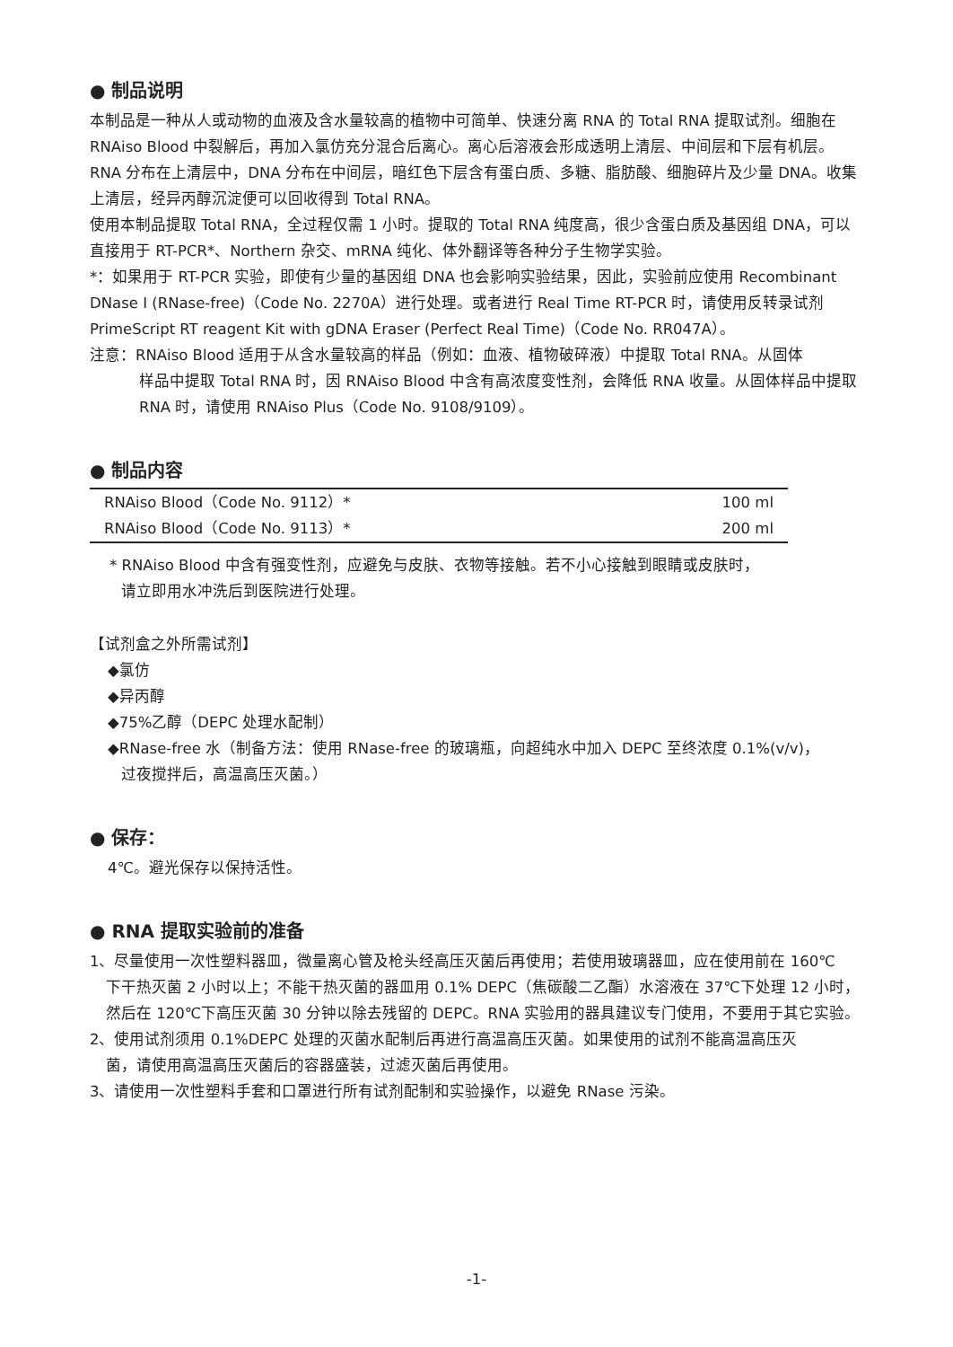● 制品说明
本制品是一种从人或动物的血液及含水量较高的植物中可简单、快速分离 RNA 的 Total RNA 提取试剂。细胞在 RNAiso Blood 中裂解后，再加入氯仿充分混合后离心。离心后溶液会形成透明上清层、中间层和下层有机层。RNA 分布在上清层中，DNA 分布在中间层，暗红色下层含有蛋白质、多糖、脂肪酸、细胞碎片及少量 DNA。收集上清层，经异丙醇沉淀便可以回收得到 Total RNA。
使用本制品提取 Total RNA，全过程仅需 1 小时。提取的 Total RNA 纯度高，很少含蛋白质及基因组 DNA，可以直接用于 RT-PCR*、Northern 杂交、mRNA 纯化、体外翻译等各种分子生物学实验。
*：如果用于 RT-PCR 实验，即使有少量的基因组 DNA 也会影响实验结果，因此，实验前应使用 Recombinant DNase I (RNase-free)（Code No. 2270A）进行处理。或者进行 Real Time RT-PCR 时，请使用反转录试剂 PrimeScript RT reagent Kit with gDNA Eraser (Perfect Real Time)（Code No. RR047A）。
注意：RNAiso Blood 适用于从含水量较高的样品（例如：血液、植物破碎液）中提取 Total RNA。从固体
样品中提取 Total RNA 时，因 RNAiso Blood 中含有高浓度变性剂，会降低 RNA 收量。从固体样品中提取 RNA 时，请使用 RNAiso Plus（Code No. 9108/9109）。
● 制品内容
| RNAiso Blood（Code No. 9112）* | 100 ml |
| RNAiso Blood（Code No. 9113）* | 200 ml |
* RNAiso Blood 中含有强变性剂，应避免与皮肤、衣物等接触。若不小心接触到眼睛或皮肤时，
请立即用水冲洗后到医院进行处理。
【试剂盒之外所需试剂】
◆氯仿
◆异丙醇
◆75%乙醇（DEPC 处理水配制）
◆RNase-free 水（制备方法：使用 RNase-free 的玻璃瓶，向超纯水中加入 DEPC 至终浓度 0.1%(v/v)，
过夜搅拌后，高温高压灭菌。）
● 保存：
4℃。避光保存以保持活性。
● RNA 提取实验前的准备
1、尽量使用一次性塑料器皿，微量离心管及枪头经高压灭菌后再使用；若使用玻璃器皿，应在使用前在 160℃
下干热灭菌 2 小时以上；不能干热灭菌的器皿用 0.1% DEPC（焦碳酸二乙酯）水溶液在 37℃下处理 12 小时，然后在 120℃下高压灭菌 30 分钟以除去残留的 DEPC。RNA 实验用的器具建议专门使用，不要用于其它实验。
2、使用试剂须用 0.1%DEPC 处理的灭菌水配制后再进行高温高压灭菌。如果使用的试剂不能高温高压灭
菌，请使用高温高压灭菌后的容器盛装，过滤灭菌后再使用。
3、请使用一次性塑料手套和口罩进行所有试剂配制和实验操作，以避免 RNase 污染。
-1-